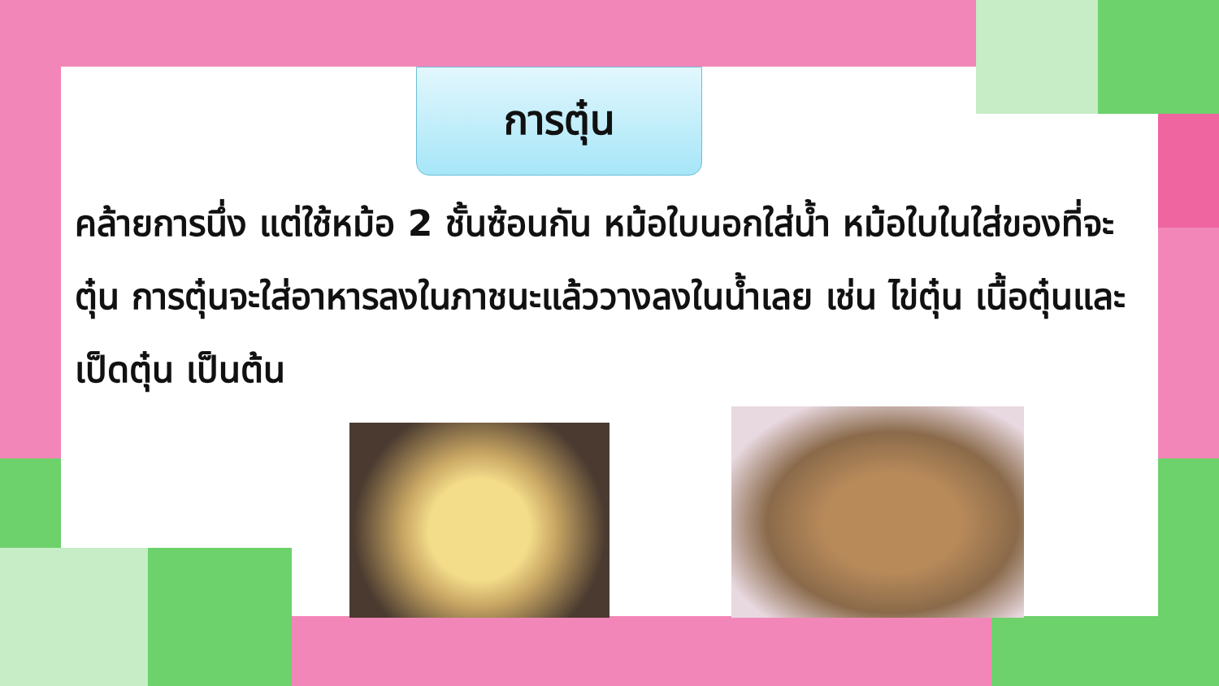การตุ๋น
คล้ายการนึ่ง แต่ใช้หม้อ 2 ชั้นซ้อนกัน หม้อใบนอกใส่น้ำ หม้อใบในใส่ของที่จะตุ๋น การตุ๋นจะใส่อาหารลงในภาชนะแล้ววางลงในน้ำเลย เช่น ไข่ตุ๋น เนื้อตุ๋นและเป็ดตุ๋น เป็นต้น